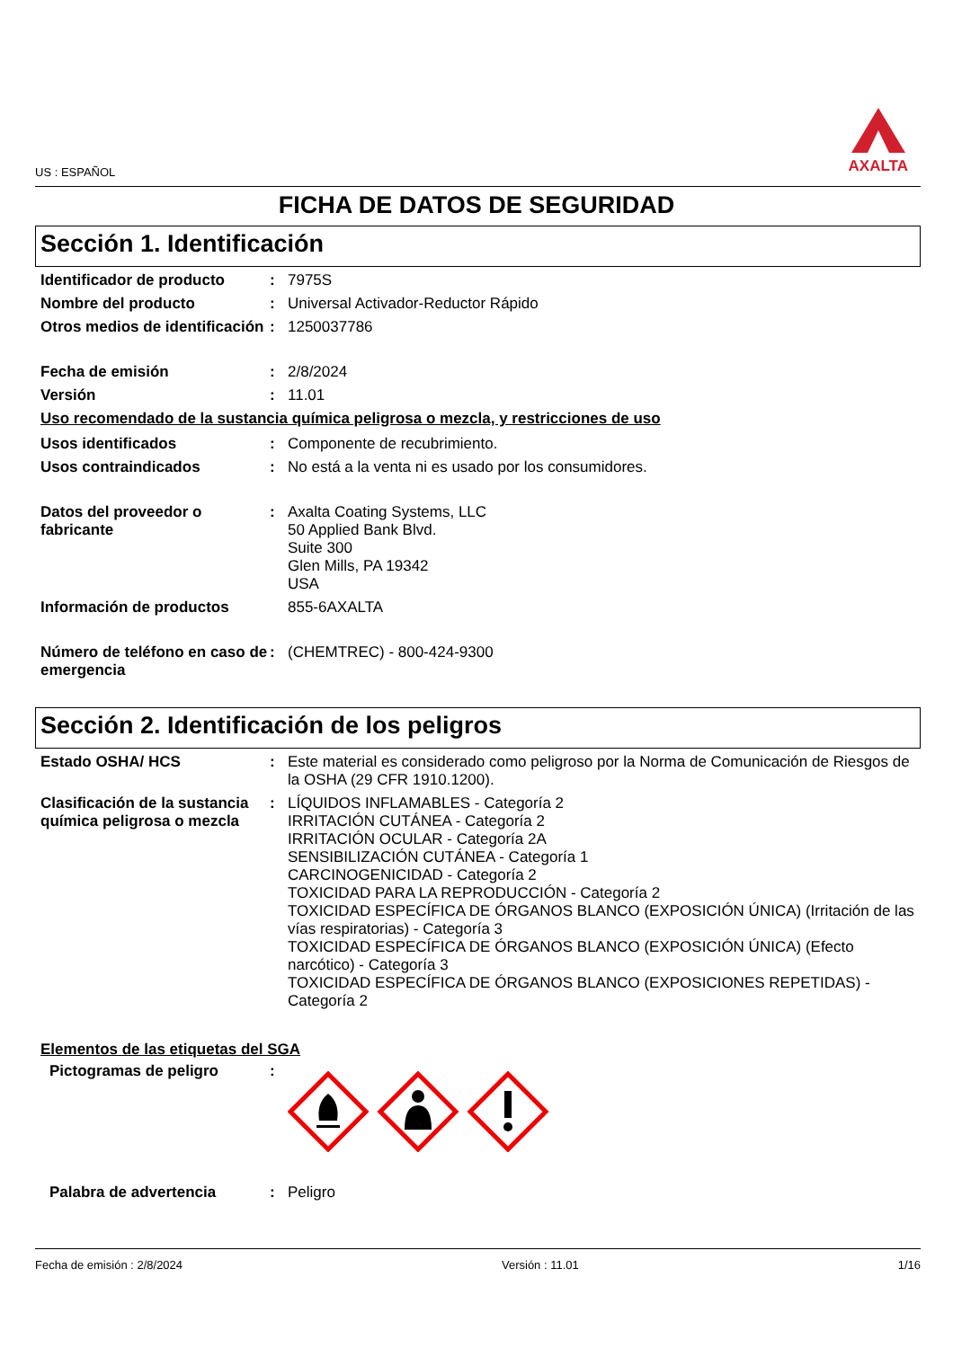US : ESPAÑOL
AXALTA
FICHA DE DATOS DE SEGURIDAD
Sección 1. Identificación
Identificador de producto : 7975S
Nombre del producto : Universal Activador-Reductor Rápido
Otros medios de identificación
: 1250037786
Fecha de emisión : 2/8/2024
Versión : 11.01
Uso recomendado de la sustancia química peligrosa o mezcla, y restricciones de uso
Usos identificados : Componente de recubrimiento.
Usos contraindicados : No está a la venta ni es usado por los consumidores.
Datos del proveedor o fabricante
: Axalta Coating Systems, LLC
50 Applied Bank Blvd.
Suite 300
Glen Mills, PA 19342
USA
Información de productos 855-6AXALTA
Número de teléfono en caso de emergencia
: (CHEMTREC) - 800-424-9300
Sección 2. Identificación de los peligros
Estado OSHA/ HCS : Este material es considerado como peligroso por la Norma de Comunicación de Riesgos de la OSHA (29 CFR 1910.1200).
Clasificación de la sustancia química peligrosa o mezcla
: LÍQUIDOS INFLAMABLES - Categoría 2
IRRITACIÓN CUTÁNEA - Categoría 2
IRRITACIÓN OCULAR - Categoría 2A
SENSIBILIZACIÓN CUTÁNEA - Categoría 1
CARCINOGENICIDAD - Categoría 2
TOXICIDAD PARA LA REPRODUCCIÓN - Categoría 2
TOXICIDAD ESPECÍFICA DE ÓRGANOS BLANCO (EXPOSICIÓN ÚNICA) (Irritación de las vías respiratorias) - Categoría 3
TOXICIDAD ESPECÍFICA DE ÓRGANOS BLANCO (EXPOSICIÓN ÚNICA) (Efecto narcótico) - Categoría 3
TOXICIDAD ESPECÍFICA DE ÓRGANOS BLANCO (EXPOSICIONES REPETIDAS) - Categoría 2
Elementos de las etiquetas del SGA
Pictogramas de peligro :
Palabra de advertencia : Peligro
Fecha de emisión : 2/8/2024 Versión : 11.01 1/16